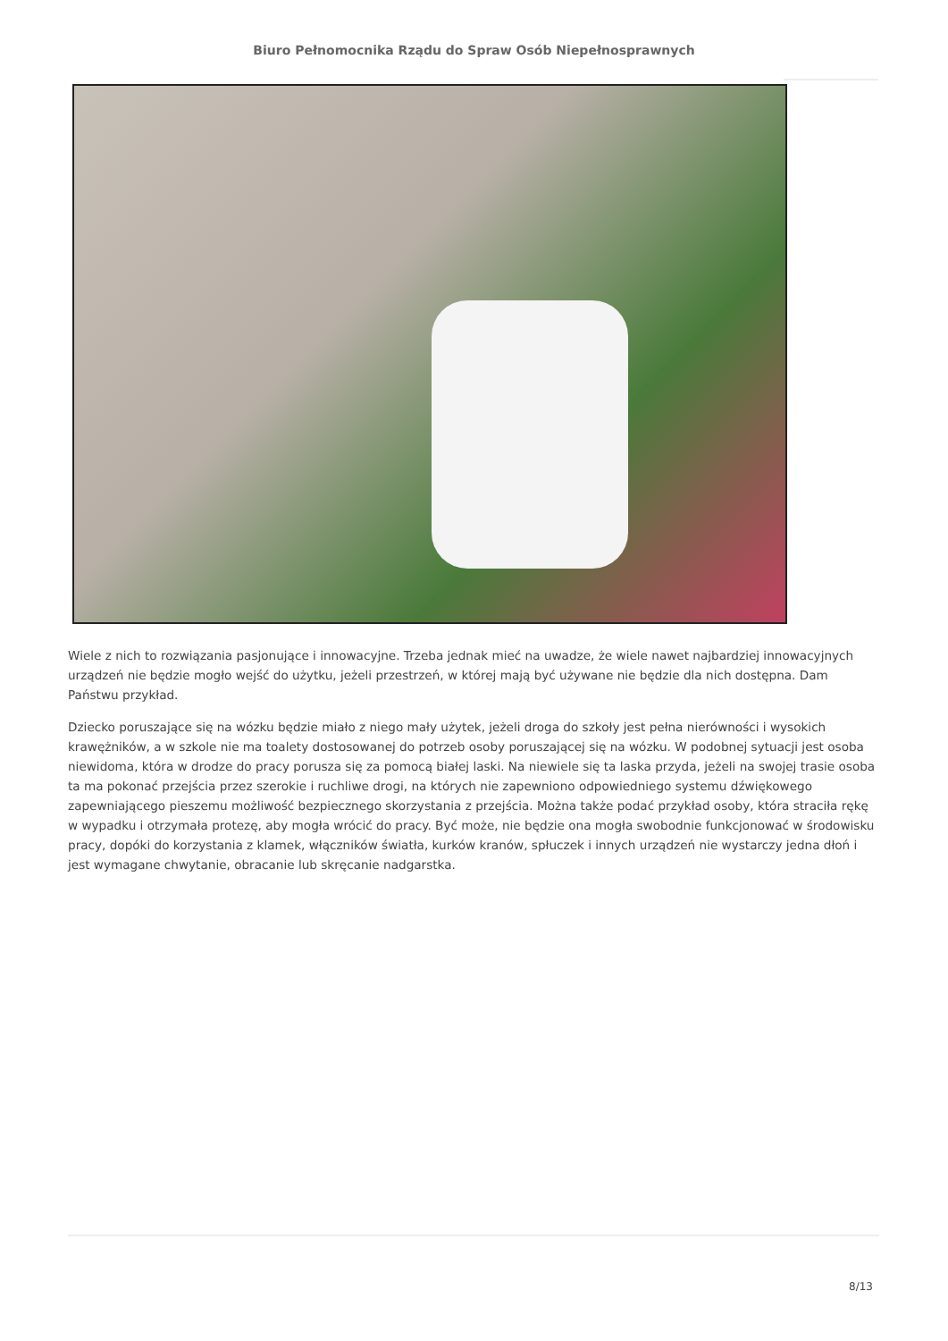Biuro Pełnomocnika Rządu do Spraw Osób Niepełnosprawnych
Wiele z nich to rozwiązania pasjonujące i innowacyjne. Trzeba jednak mieć na uwadze, że wiele nawet najbardziej innowacyjnych urządzeń nie będzie mogło wejść do użytku, jeżeli przestrzeń, w której mają być używane nie będzie dla nich dostępna. Dam Państwu przykład.
Dziecko poruszające się na wózku będzie miało z niego mały użytek, jeżeli droga do szkoły jest pełna nierówności i wysokich krawężników, a w szkole nie ma toalety dostosowanej do potrzeb osoby poruszającej się na wózku. W podobnej sytuacji jest osoba niewidoma, która w drodze do pracy porusza się za pomocą białej laski. Na niewiele się ta laska przyda, jeżeli na swojej trasie osoba ta ma pokonać przejścia przez szerokie i ruchliwe drogi, na których nie zapewniono odpowiedniego systemu dźwiękowego zapewniającego pieszemu możliwość bezpiecznego skorzystania z przejścia. Można także podać przykład osoby, która straciła rękę w wypadku i otrzymała protezę, aby mogła wrócić do pracy. Być może, nie będzie ona mogła swobodnie funkcjonować w środowisku pracy, dopóki do korzystania z klamek, włączników światła, kurków kranów, spłuczek i innych urządzeń nie wystarczy jedna dłoń i jest wymagane chwytanie, obracanie lub skręcanie nadgarstka.
8/13